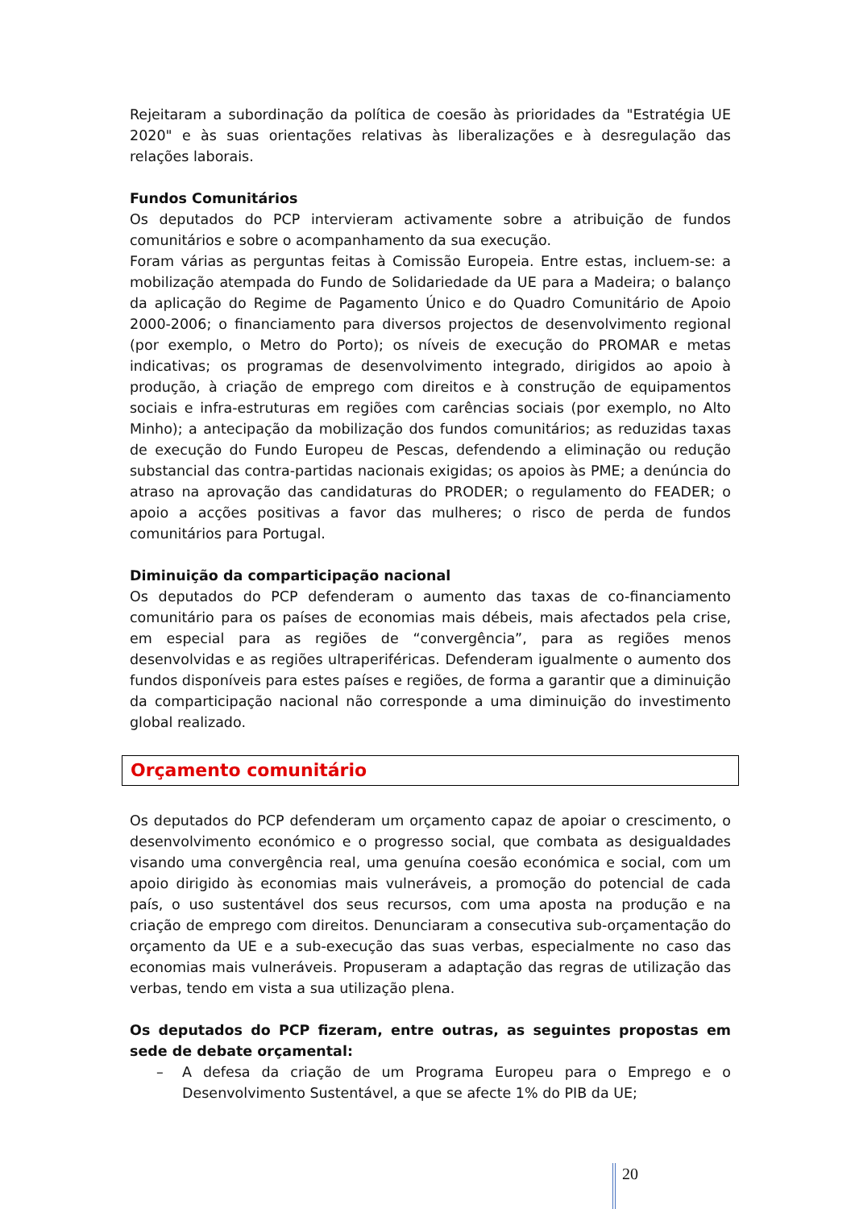Rejeitaram a subordinação da política de coesão às prioridades da "Estratégia UE 2020" e às suas orientações relativas às liberalizações e à desregulação das relações laborais.
Fundos Comunitários
Os deputados do PCP intervieram activamente sobre a atribuição de fundos comunitários e sobre o acompanhamento da sua execução.
Foram várias as perguntas feitas à Comissão Europeia. Entre estas, incluem-se: a mobilização atempada do Fundo de Solidariedade da UE para a Madeira; o balanço da aplicação do Regime de Pagamento Único e do Quadro Comunitário de Apoio 2000-2006; o financiamento para diversos projectos de desenvolvimento regional (por exemplo, o Metro do Porto); os níveis de execução do PROMAR e metas indicativas; os programas de desenvolvimento integrado, dirigidos ao apoio à produção, à criação de emprego com direitos e à construção de equipamentos sociais e infra-estruturas em regiões com carências sociais (por exemplo, no Alto Minho); a antecipação da mobilização dos fundos comunitários; as reduzidas taxas de execução do Fundo Europeu de Pescas, defendendo a eliminação ou redução substancial das contra-partidas nacionais exigidas; os apoios às PME; a denúncia do atraso na aprovação das candidaturas do PRODER; o regulamento do FEADER; o apoio a acções positivas a favor das mulheres; o risco de perda de fundos comunitários para Portugal.
Diminuição da comparticipação nacional
Os deputados do PCP defenderam o aumento das taxas de co-financiamento comunitário para os países de economias mais débeis, mais afectados pela crise, em especial para as regiões de “convergência”, para as regiões menos desenvolvidas e as regiões ultraperiféricas. Defenderam igualmente o aumento dos fundos disponíveis para estes países e regiões, de forma a garantir que a diminuição da comparticipação nacional não corresponde a uma diminuição do investimento global realizado.
Orçamento comunitário
Os deputados do PCP defenderam um orçamento capaz de apoiar o crescimento, o desenvolvimento económico e o progresso social, que combata as desigualdades visando uma convergência real, uma genuína coesão económica e social, com um apoio dirigido às economias mais vulneráveis, a promoção do potencial de cada país, o uso sustentável dos seus recursos, com uma aposta na produção e na criação de emprego com direitos. Denunciaram a consecutiva sub-orçamentação do orçamento da UE e a sub-execução das suas verbas, especialmente no caso das economias mais vulneráveis. Propuseram a adaptação das regras de utilização das verbas, tendo em vista a sua utilização plena.
Os deputados do PCP fizeram, entre outras, as seguintes propostas em sede de debate orçamental:
– A defesa da criação de um Programa Europeu para o Emprego e o Desenvolvimento Sustentável, a que se afecte 1% do PIB da UE;
20